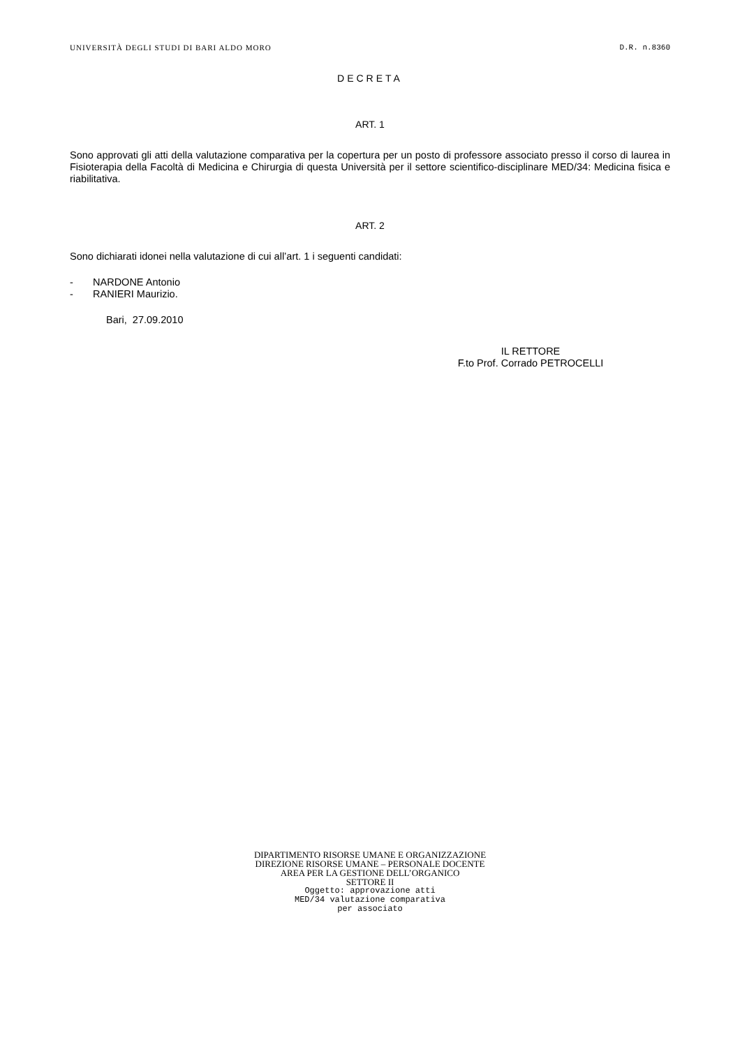UNIVERSITÀ DEGLI STUDI DI BARI ALDO MORO D.R. n.8360
DECRETA
ART. 1
Sono approvati gli atti della valutazione comparativa per la copertura per un posto di professore associato presso il corso di laurea in Fisioterapia della Facoltà di Medicina e Chirurgia di questa Università per il settore scientifico-disciplinare MED/34: Medicina fisica e riabilitativa.
ART. 2
Sono dichiarati idonei nella valutazione di cui all’art. 1 i seguenti candidati:
- NARDONE Antonio
- RANIERI Maurizio.
Bari, 27.09.2010
IL RETTORE
F.to Prof. Corrado PETROCELLI
DIPARTIMENTO RISORSE UMANE E ORGANIZZAZIONE
DIREZIONE RISORSE UMANE – PERSONALE DOCENTE
AREA PER LA GESTIONE DELL’ORGANICO
SETTORE II
Oggetto: approvazione atti
MED/34 valutazione comparativa
per associato